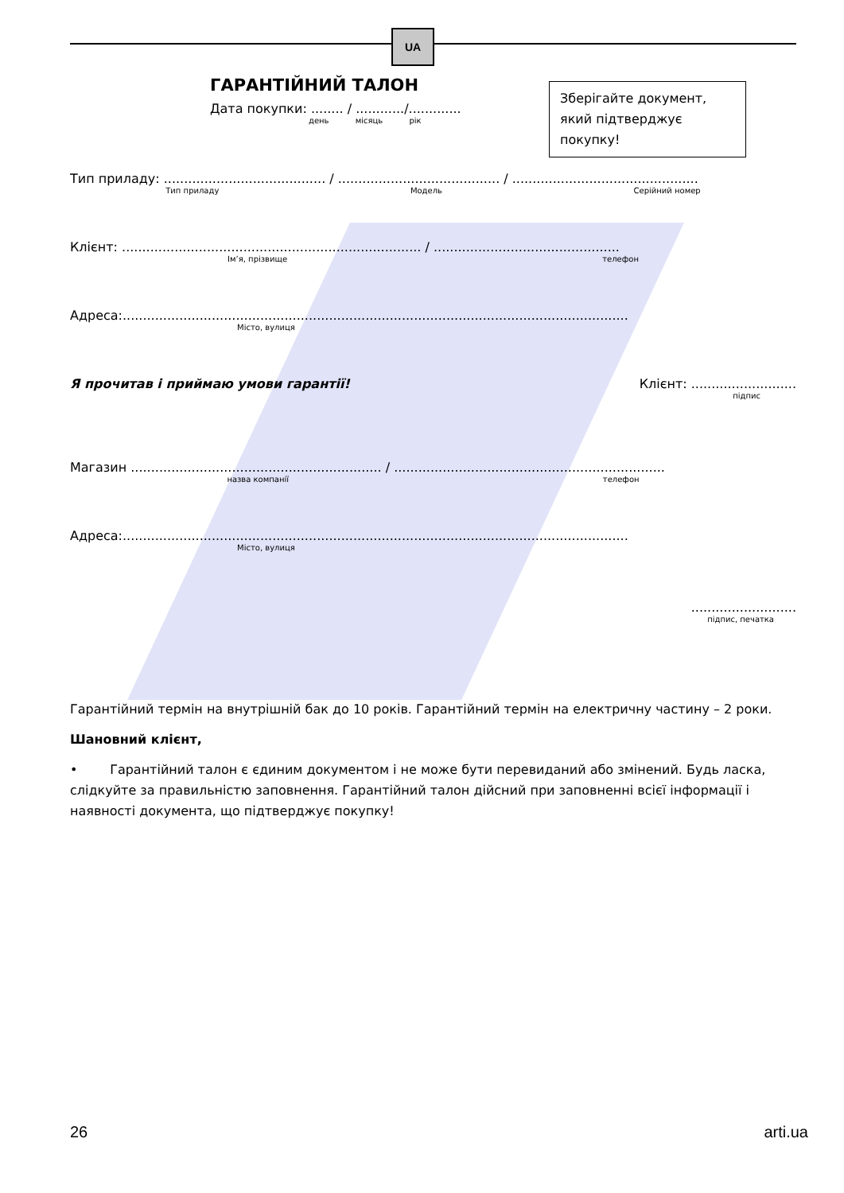UA
Зберігайте документ, який підтверджує покупку!
ГАРАНТІЙНИЙ ТАЛОН
Дата покупки: ........ / ............/.............
день місяць рік
Тип приладу: ........................................ / ........................................ / ..............................................
Тип приладу Модель Серійний номер
Клієнт: .......................................................................... / ..............................................
Ім’я, прізвище телефон
Адреса:.............................................................................................................................
Місто, вулиця
Я прочитав і приймаю умови гарантії! Клієнт: ..........................
підпис
Магазин .............................................................. / ...................................................................
назва компанії телефон
Адреса:.............................................................................................................................
Місто, вулиця
..........................
підпис, печатка
Гарантійний термін на внутрішній бак до 10 років. Гарантійний термін на електричну частину – 2 роки.
Шановний клієнт,
• Гарантійний талон є єдиним документом і не може бути перевиданий або змінений. Будь ласка, слідкуйте за правильністю заповнення. Гарантійний талон дійсний при заповненні всієї інформації і наявності документа, що підтверджує покупку!
26 arti.ua